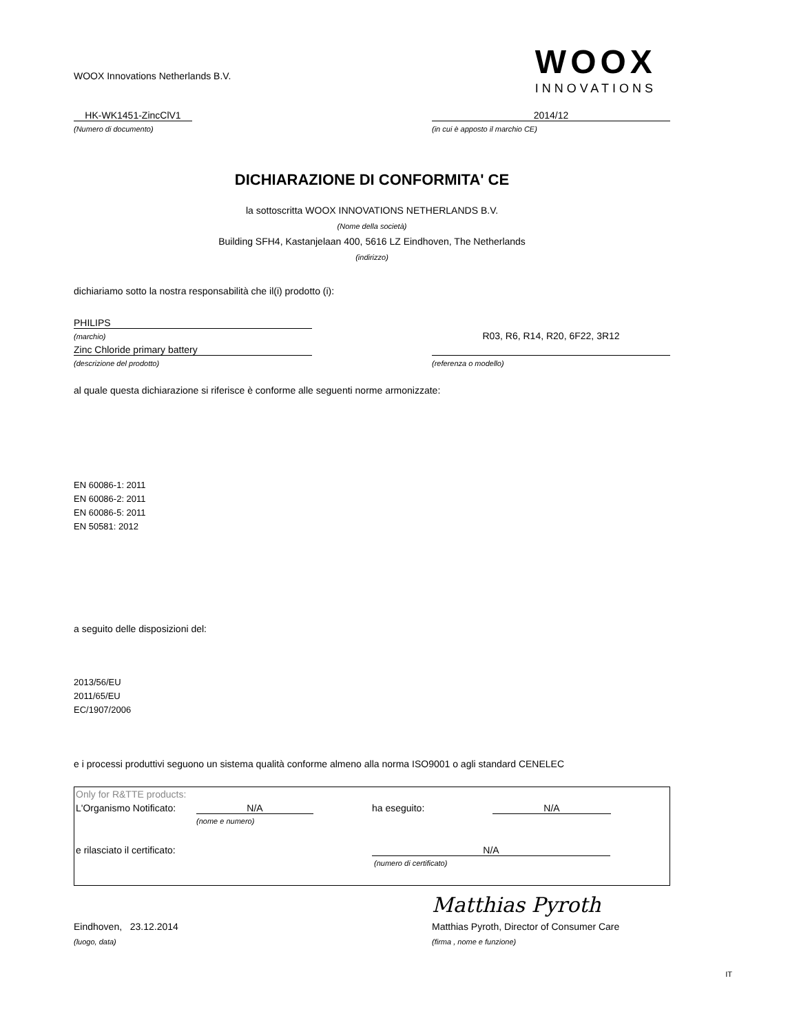WOOX Innovations Netherlands B.V.
WOOX
INNOVATIONS
HK-WK1451-ZincClV1 2014/12
(Numero di documento) (in cui è apposto il marchio CE)
DICHIARAZIONE DI CONFORMITA' CE
la sottoscritta WOOX INNOVATIONS NETHERLANDS B.V.
(Nome della società)
Building SFH4, Kastanjelaan 400, 5616 LZ Eindhoven, The Netherlands
(indirizzo)
dichiariamo sotto la nostra responsabilità che il(i) prodotto (i):
PHILIPS
(marchio)
Zinc Chloride primary battery
R03, R6, R14, R20, 6F22, 3R12
(descrizione del prodotto) (referenza o modello)
al quale questa dichiarazione si riferisce è conforme alle seguenti norme armonizzate:
EN 60086-1: 2011
EN 60086-2: 2011
EN 60086-5: 2011
EN 50581: 2012
a seguito delle disposizioni del:
2013/56/EU
2011/65/EU
EC/1907/2006
e i processi produttivi seguono un sistema qualità conforme almeno alla norma ISO9001 o agli standard CENELEC
Only for R&TTE products:
L'Organismo Notificato:
N/A ha eseguito: N/A
(nome e numero)
e rilasciato il certificato: N/A
(numero di certificato)
Matthias Pyroth
Eindhoven, 23.12.2014 Matthias Pyroth, Director of Consumer Care
(luogo, data) (firma , nome e funzione)
IT